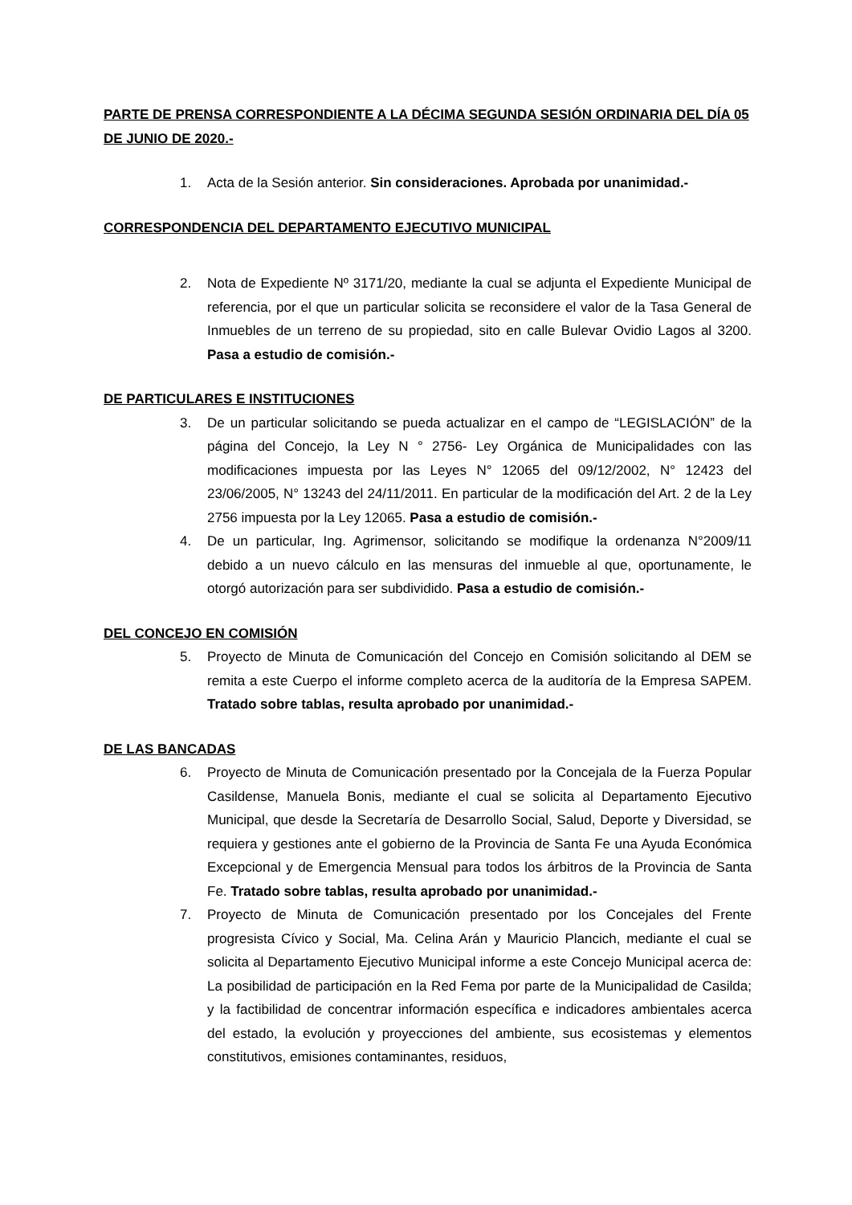PARTE DE PRENSA CORRESPONDIENTE A LA DÉCIMA SEGUNDA SESIÓN ORDINARIA DEL DÍA 05 DE JUNIO DE 2020.-
1. Acta de la Sesión anterior. Sin consideraciones. Aprobada por unanimidad.-
CORRESPONDENCIA DEL DEPARTAMENTO EJECUTIVO MUNICIPAL
2. Nota de Expediente Nº 3171/20, mediante la cual se adjunta el Expediente Municipal de referencia, por el que un particular solicita se reconsidere el valor de la Tasa General de Inmuebles de un terreno de su propiedad, sito en calle Bulevar Ovidio Lagos al 3200. Pasa a estudio de comisión.-
DE PARTICULARES E INSTITUCIONES
3. De un particular solicitando se pueda actualizar en el campo de “LEGISLACIÓN” de la página del Concejo, la Ley N ° 2756- Ley Orgánica de Municipalidades con las modificaciones impuesta por las Leyes N° 12065 del 09/12/2002, N° 12423 del 23/06/2005, N° 13243 del 24/11/2011. En particular de la modificación del Art. 2 de la Ley 2756 impuesta por la Ley 12065. Pasa a estudio de comisión.-
4. De un particular, Ing. Agrimensor, solicitando se modifique la ordenanza N°2009/11 debido a un nuevo cálculo en las mensuras del inmueble al que, oportunamente, le otorgó autorización para ser subdividido. Pasa a estudio de comisión.-
DEL CONCEJO EN COMISIÓN
5. Proyecto de Minuta de Comunicación del Concejo en Comisión solicitando al DEM se remita a este Cuerpo el informe completo acerca de la auditoría de la Empresa SAPEM. Tratado sobre tablas, resulta aprobado por unanimidad.-
DE LAS BANCADAS
6. Proyecto de Minuta de Comunicación presentado por la Concejala de la Fuerza Popular Casildense, Manuela Bonis, mediante el cual se solicita al Departamento Ejecutivo Municipal, que desde la Secretaría de Desarrollo Social, Salud, Deporte y Diversidad, se requiera y gestiones ante el gobierno de la Provincia de Santa Fe una Ayuda Económica Excepcional y de Emergencia Mensual para todos los árbitros de la Provincia de Santa Fe. Tratado sobre tablas, resulta aprobado por unanimidad.-
7. Proyecto de Minuta de Comunicación presentado por los Concejales del Frente progresista Cívico y Social, Ma. Celina Arán y Mauricio Plancich, mediante el cual se solicita al Departamento Ejecutivo Municipal informe a este Concejo Municipal acerca de: La posibilidad de participación en la Red Fema por parte de la Municipalidad de Casilda; y la factibilidad de concentrar información específica e indicadores ambientales acerca del estado, la evolución y proyecciones del ambiente, sus ecosistemas y elementos constitutivos, emisiones contaminantes, residuos,